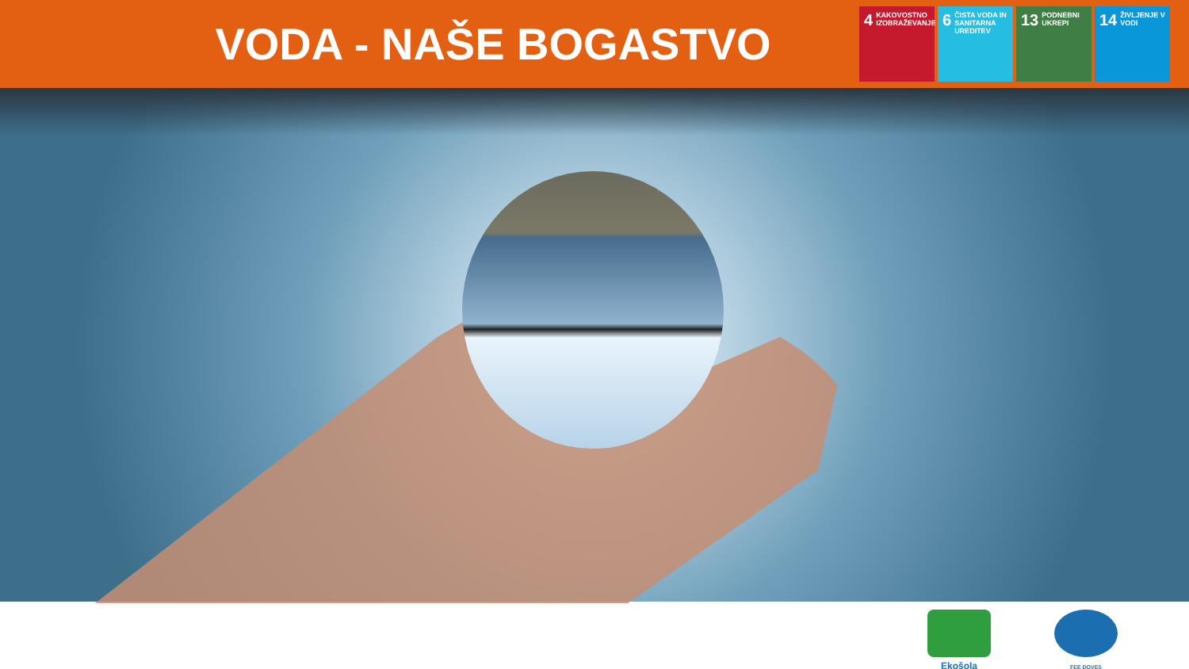VODA - NAŠE BOGASTVO
4 KAKOVOSTNO IZOBRAŽEVANJE
6 ČISTA VODA IN SANITARNA UREDITEV
13 PODNEBNI UKREPI
14 ŽIVLJENJE V VODI
Ekošola
FEE DOVES